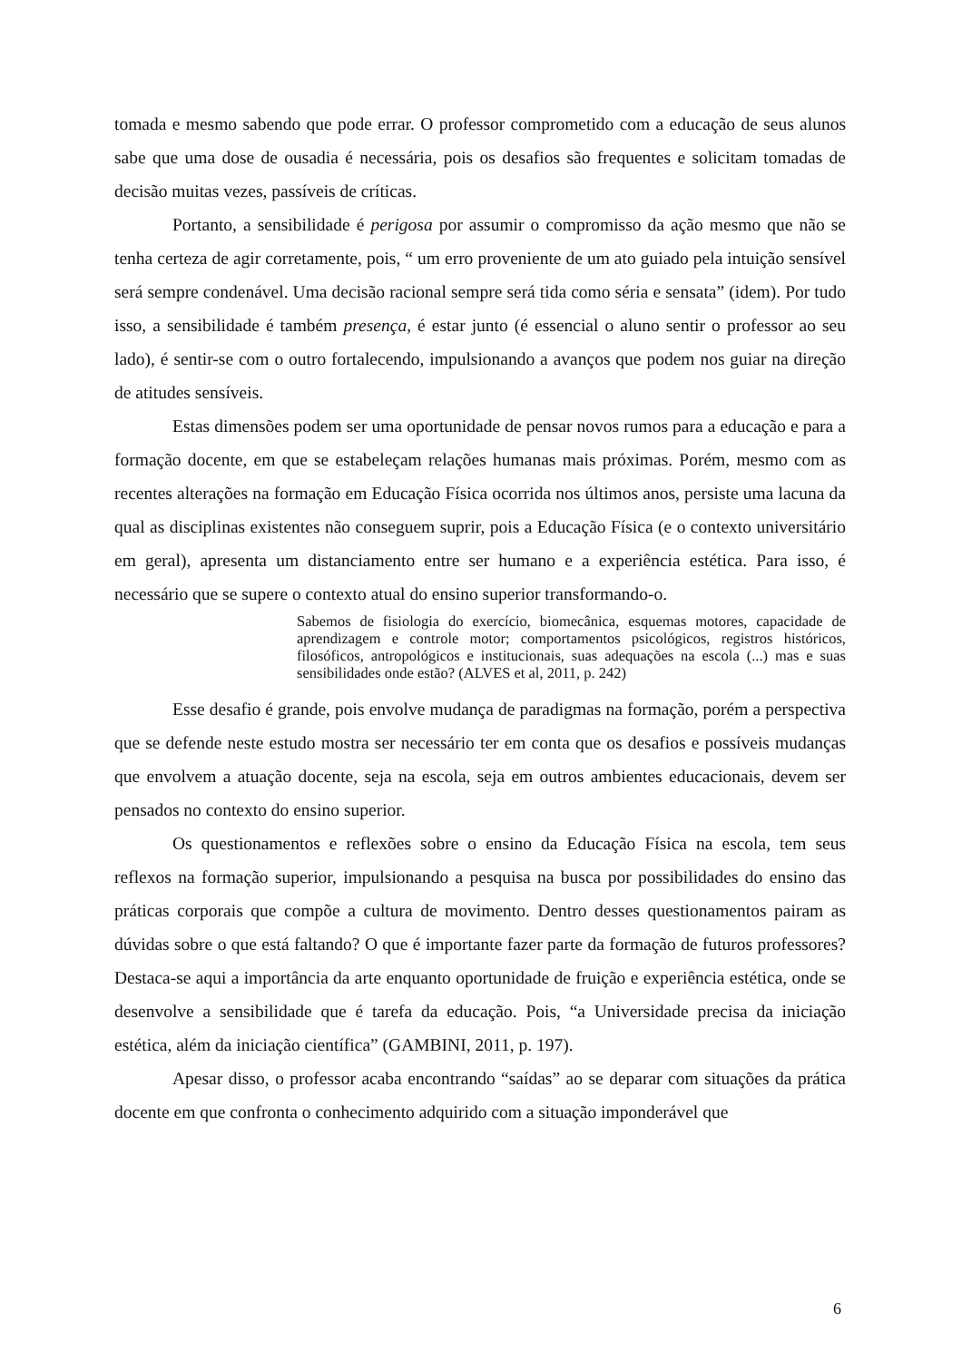tomada e mesmo sabendo que pode errar. O professor comprometido com a educação de seus alunos sabe que uma dose de ousadia é necessária, pois os desafios são frequentes e solicitam tomadas de decisão muitas vezes, passíveis de críticas.
Portanto, a sensibilidade é perigosa por assumir o compromisso da ação mesmo que não se tenha certeza de agir corretamente, pois, “ um erro proveniente de um ato guiado pela intuição sensível será sempre condenável. Uma decisão racional sempre será tida como séria e sensata” (idem). Por tudo isso, a sensibilidade é também presença, é estar junto (é essencial o aluno sentir o professor ao seu lado), é sentir-se com o outro fortalecendo, impulsionando a avanços que podem nos guiar na direção de atitudes sensíveis.
Estas dimensões podem ser uma oportunidade de pensar novos rumos para a educação e para a formação docente, em que se estabeleçam relações humanas mais próximas. Porém, mesmo com as recentes alterações na formação em Educação Física ocorrida nos últimos anos, persiste uma lacuna da qual as disciplinas existentes não conseguem suprir, pois a Educação Física (e o contexto universitário em geral), apresenta um distanciamento entre ser humano e a experiência estética. Para isso, é necessário que se supere o contexto atual do ensino superior transformando-o.
Sabemos de fisiologia do exercício, biomecânica, esquemas motores, capacidade de aprendizagem e controle motor; comportamentos psicológicos, registros históricos, filosóficos, antropológicos e institucionais, suas adequações na escola (...) mas e suas sensibilidades onde estão? (ALVES et al, 2011, p. 242)
Esse desafio é grande, pois envolve mudança de paradigmas na formação, porém a perspectiva que se defende neste estudo mostra ser necessário ter em conta que os desafios e possíveis mudanças que envolvem a atuação docente, seja na escola, seja em outros ambientes educacionais, devem ser pensados no contexto do ensino superior.
Os questionamentos e reflexões sobre o ensino da Educação Física na escola, tem seus reflexos na formação superior, impulsionando a pesquisa na busca por possibilidades do ensino das práticas corporais que compõe a cultura de movimento. Dentro desses questionamentos pairam as dúvidas sobre o que está faltando? O que é importante fazer parte da formação de futuros professores? Destaca-se aqui a importância da arte enquanto oportunidade de fruição e experiência estética, onde se desenvolve a sensibilidade que é tarefa da educação. Pois, “a Universidade precisa da iniciação estética, além da iniciação científica” (GAMBINI, 2011, p. 197).
Apesar disso, o professor acaba encontrando “saídas” ao se deparar com situações da prática docente em que confronta o conhecimento adquirido com a situação imponderável que
6